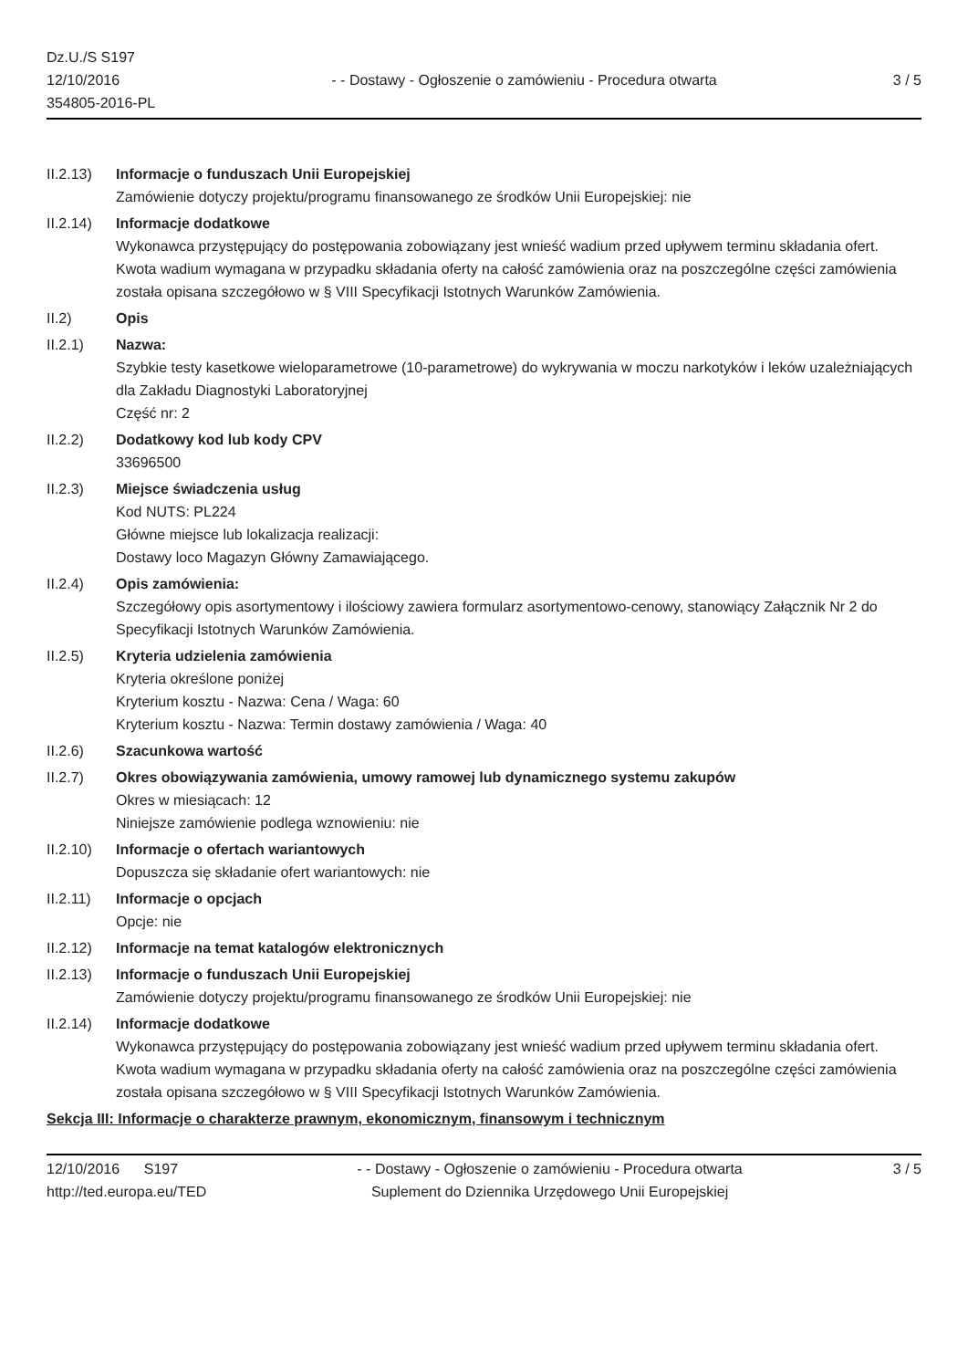Dz.U./S S197
12/10/2016
354805-2016-PL
- - Dostawy - Ogłoszenie o zamówieniu - Procedura otwarta
3 / 5
II.2.13)
Informacje o funduszach Unii Europejskiej
Zamówienie dotyczy projektu/programu finansowanego ze środków Unii Europejskiej: nie
II.2.14)
Informacje dodatkowe
Wykonawca przystępujący do postępowania zobowiązany jest wnieść wadium przed upływem terminu składania ofert. Kwota wadium wymagana w przypadku składania oferty na całość zamówienia oraz na poszczególne części zamówienia została opisana szczegółowo w § VIII Specyfikacji Istotnych Warunków Zamówienia.
II.2) Opis
II.2.1) Nazwa:
Szybkie testy kasetkowe wieloparametrowe (10-parametrowe) do wykrywania w moczu narkotyków i leków uzależniających dla Zakładu Diagnostyki Laboratoryjnej
Część nr: 2
II.2.2) Dodatkowy kod lub kody CPV
33696500
II.2.3) Miejsce świadczenia usług
Kod NUTS: PL224
Główne miejsce lub lokalizacja realizacji:
Dostawy loco Magazyn Główny Zamawiającego.
II.2.4) Opis zamówienia:
Szczegółowy opis asortymentowy i ilościowy zawiera formularz asortymentowo-cenowy, stanowiący Załącznik Nr 2 do Specyfikacji Istotnych Warunków Zamówienia.
II.2.5) Kryteria udzielenia zamówienia
Kryteria określone poniżej
Kryterium kosztu - Nazwa: Cena / Waga: 60
Kryterium kosztu - Nazwa: Termin dostawy zamówienia / Waga: 40
II.2.6) Szacunkowa wartość
II.2.7) Okres obowiązywania zamówienia, umowy ramowej lub dynamicznego systemu zakupów
Okres w miesiącach: 12
Niniejsze zamówienie podlega wznowieniu: nie
II.2.10)
Informacje o ofertach wariantowych
Dopuszcza się składanie ofert wariantowych: nie
II.2.11)
Informacje o opcjach
Opcje: nie
II.2.12)
Informacje na temat katalogów elektronicznych
II.2.13)
Informacje o funduszach Unii Europejskiej
Zamówienie dotyczy projektu/programu finansowanego ze środków Unii Europejskiej: nie
II.2.14)
Informacje dodatkowe
Wykonawca przystępujący do postępowania zobowiązany jest wnieść wadium przed upływem terminu składania ofert. Kwota wadium wymagana w przypadku składania oferty na całość zamówienia oraz na poszczególne części zamówienia została opisana szczegółowo w § VIII Specyfikacji Istotnych Warunków Zamówienia.
Sekcja III: Informacje o charakterze prawnym, ekonomicznym, finansowym i technicznym
12/10/2016 S197
http://ted.europa.eu/TED
- - Dostawy - Ogłoszenie o zamówieniu - Procedura otwarta
Suplement do Dziennika Urzędowego Unii Europejskiej
3 / 5